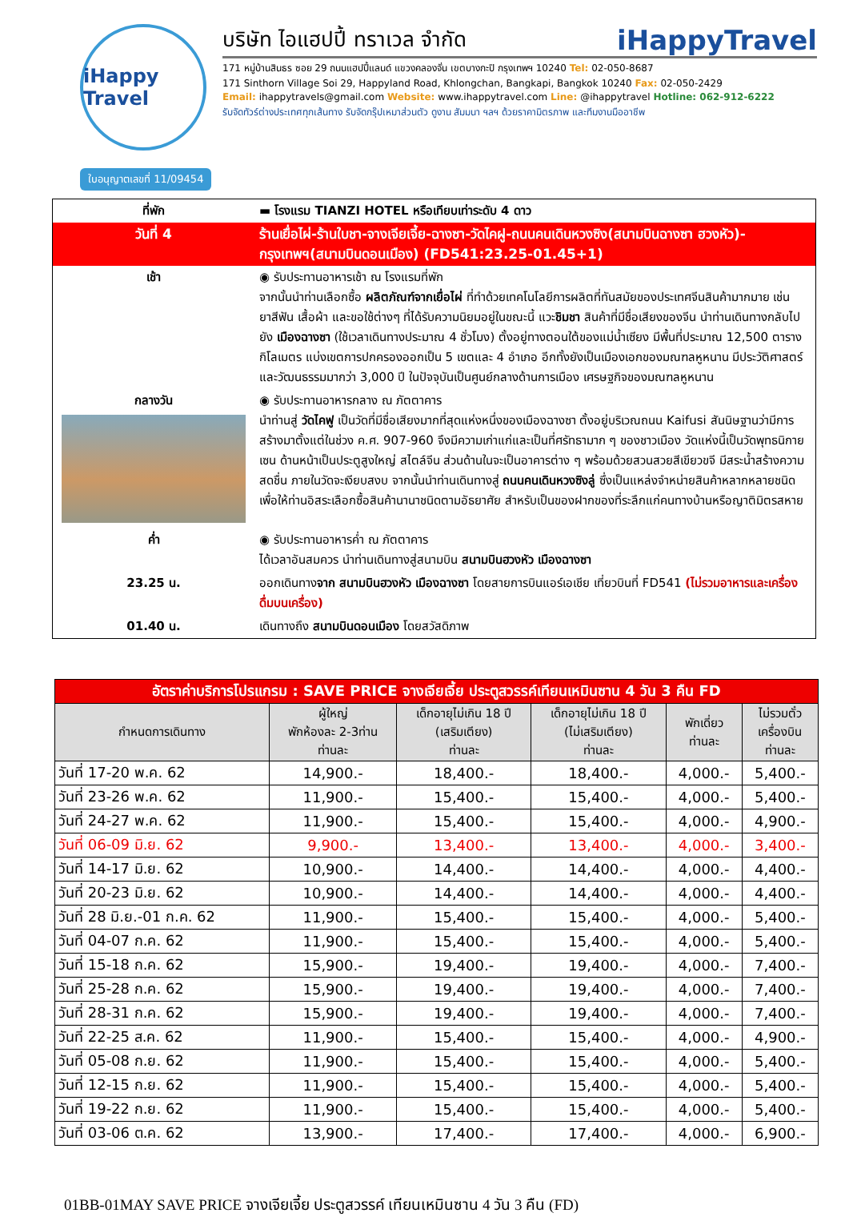iHappy Travel
บริษัท ไอแฮปปี้ ทราเวล จำกัด iHappyTravel
171 หมู่บ้านสินธร ซอย 29 ถนนแฮปปี้แลนด์ แขวงคลองจั่น เขตบางกะปิ กรุงเทพฯ 10240 Tel: 02-050-8687
171 Sinthorn Village Soi 29, Happyland Road, Khlongchan, Bangkapi, Bangkok 10240 Fax: 02-050-2429
Email: ihappytravels@gmail.com Website: www.ihappytravel.com Line: @ihappytravel Hotline: 062-912-6222
รับจัดทัวร์ต่างประเทศทุกเส้นทาง รับจัดกรุ๊ปเหมาส่วนตัว ดูงาน สัมมนา ฯลฯ ด้วยราคามิตรภาพ และทีมงานมืออาชีพ
ใบอนุญาตเลขที่ 11/09454
| ที่พัก | ▬ โรงแรม TIANZI HOTEL หรือเทียบเท่าระดับ 4 ดาว |
| วันที่ 4 | ร้านเยื่อไผ่-ร้านใบชา-จางเจียเจี้ย-ฉางซา-วัดไคฝู-ถนนคนเดินหวงซิง(สนามบินฉางซา ฮวงหัว)-กรุงเทพฯ(สนามบินดอนเมือง) (FD541:23.25-01.45+1) |
| เช้า | ◉ รับประทานอาหารเช้า ณ โรงแรมที่พัก จากนั้นนำท่านเลือกซื้อ ผลิตภัณฑ์จากเยื่อไผ่ ที่ทำด้วยเทคโนโลยีการผลิตที่ทันสมัยของประเทศจีนสินค้ามากมาย เช่นยาสีฟัน เสื้อผ้า และขอใช้ต่างๆ ที่ได้รับความนิยมอยู่ในขณะนี้ แวะ ชิมชา สินค้าที่มีชื่อเสียงของจีน นำท่านเดินทางกลับไปยัง เมืองฉางซา (ใช้เวลาเดินทางประมาณ 4 ชั่วโมง) ตั้งอยู่ทางตอนใต้ของแม่น้ำเซียง มีพื้นที่ประมาณ 12,500 ตารางกิโลเมตร แบ่งเขตการปกครองออกเป็น 5 เขตและ 4 อำเภอ อีกทั้งยังเป็นเมืองเอกของมณฑลหูหนาน มีประวัติศาสตร์และวัฒนธรรมมากว่า 3,000 ปี ในปัจจุบันเป็นศูนย์กลางด้านการเมือง เศรษฐกิจของมณฑลหูหนาน |
| กลางวัน | ◉ รับประทานอาหารกลาง ณ ภัตตาคาร นำท่านสู่ วัดไคฟู เป็นวัดที่มีชื่อเสียงมากที่สุดแห่งหนึ่งของเมืองฉางซา ตั้งอยู่บริเวณถนน Kaifusi สันนิษฐานว่ามีการสร้างมาตั้งแต่ในช่วง ค.ศ. 907-960 จึงมีความเก่าแก่และเป็นที่ศรัทธามาก ๆ ของชาวเมือง วัดแห่งนี้เป็นวัดพุทธนิกายเซน ด้านหน้าเป็นประตูสูงใหญ่ สไตล์จีน ส่วนด้านในจะเป็นอาคารต่าง ๆ พร้อมด้วยสวนสวยสีเขียวขจี มีสระน้ำสร้างความสดชื่น ภายในวัดจะเงียบสงบ จากนั้นนำท่านเดินทางสู่ ถนนคนเดินหวงซิงลู่ ซึ่งเป็นแหล่งจำหน่ายสินค้าหลากหลายชนิด เพื่อให้ท่านอิสระเลือกซื้อสินค้านานาชนิดตามอัธยาศัย สำหรับเป็นของฝากของที่ระลึกแก่คนทางบ้านหรือญาติมิตรสหาย |
| ค่ำ | ◉ รับประทานอาหารค่ำ ณ ภัตตาคาร ได้เวลาอันสมควร นำท่านเดินทางสู่สนามบิน สนามบินฮวงหัว เมืองฉางซา |
| 23.25 น. | ออกเดินทาง จาก สนามบินฮวงหัว เมืองฉางซา โดยสายการบินแอร์เอเชีย เที่ยวบินที่ FD541 (ไม่รวมอาหารและเครื่องดื่มบนเครื่อง) |
| 01.40 น. | เดินทางถึง สนามบินดอนเมือง โดยสวัสดิภาพ |
| อัตราค่าบริการโปรแกรม : SAVE PRICE จางเจียเจี้ย ประตูสวรรค์เทียนเหมินซาน 4 วัน 3 คืน FD | | | | | |
| กำหนดการเดินทาง | ผู้ใหญ่ พักห้องละ 2-3ท่าน ท่านละ | เด็กอายุไม่เกิน 18 ปี (เสริมเตียง) ท่านละ | เด็กอายุไม่เกิน 18 ปี (ไม่เสริมเตียง) ท่านละ | พักเดี่ยว ท่านละ | ไม่รวมตั๋ว เครื่องบิน ท่านละ |
| วันที่ 17-20 พ.ค. 62 | 14,900.- | 18,400.- | 18,400.- | 4,000.- | 5,400.- |
| วันที่ 23-26 พ.ค. 62 | 11,900.- | 15,400.- | 15,400.- | 4,000.- | 5,400.- |
| วันที่ 24-27 พ.ค. 62 | 11,900.- | 15,400.- | 15,400.- | 4,000.- | 4,900.- |
| วันที่ 06-09 มิ.ย. 62 | 9,900.- | 13,400.- | 13,400.- | 4,000.- | 3,400.- |
| วันที่ 14-17 มิ.ย. 62 | 10,900.- | 14,400.- | 14,400.- | 4,000.- | 4,400.- |
| วันที่ 20-23 มิ.ย. 62 | 10,900.- | 14,400.- | 14,400.- | 4,000.- | 4,400.- |
| วันที่ 28 มิ.ย.-01 ก.ค. 62 | 11,900.- | 15,400.- | 15,400.- | 4,000.- | 5,400.- |
| วันที่ 04-07 ก.ค. 62 | 11,900.- | 15,400.- | 15,400.- | 4,000.- | 5,400.- |
| วันที่ 15-18 ก.ค. 62 | 15,900.- | 19,400.- | 19,400.- | 4,000.- | 7,400.- |
| วันที่ 25-28 ก.ค. 62 | 15,900.- | 19,400.- | 19,400.- | 4,000.- | 7,400.- |
| วันที่ 28-31 ก.ค. 62 | 15,900.- | 19,400.- | 19,400.- | 4,000.- | 7,400.- |
| วันที่ 22-25 ส.ค. 62 | 11,900.- | 15,400.- | 15,400.- | 4,000.- | 4,900.- |
| วันที่ 05-08 ก.ย. 62 | 11,900.- | 15,400.- | 15,400.- | 4,000.- | 5,400.- |
| วันที่ 12-15 ก.ย. 62 | 11,900.- | 15,400.- | 15,400.- | 4,000.- | 5,400.- |
| วันที่ 19-22 ก.ย. 62 | 11,900.- | 15,400.- | 15,400.- | 4,000.- | 5,400.- |
| วันที่ 03-06 ต.ค. 62 | 13,900.- | 17,400.- | 17,400.- | 4,000.- | 6,900.- |
01BB-01MAY SAVE PRICE จางเจียเจี้ย ประตูสวรรค์ เทียนเหมินซาน 4 วัน 3 คืน (FD)